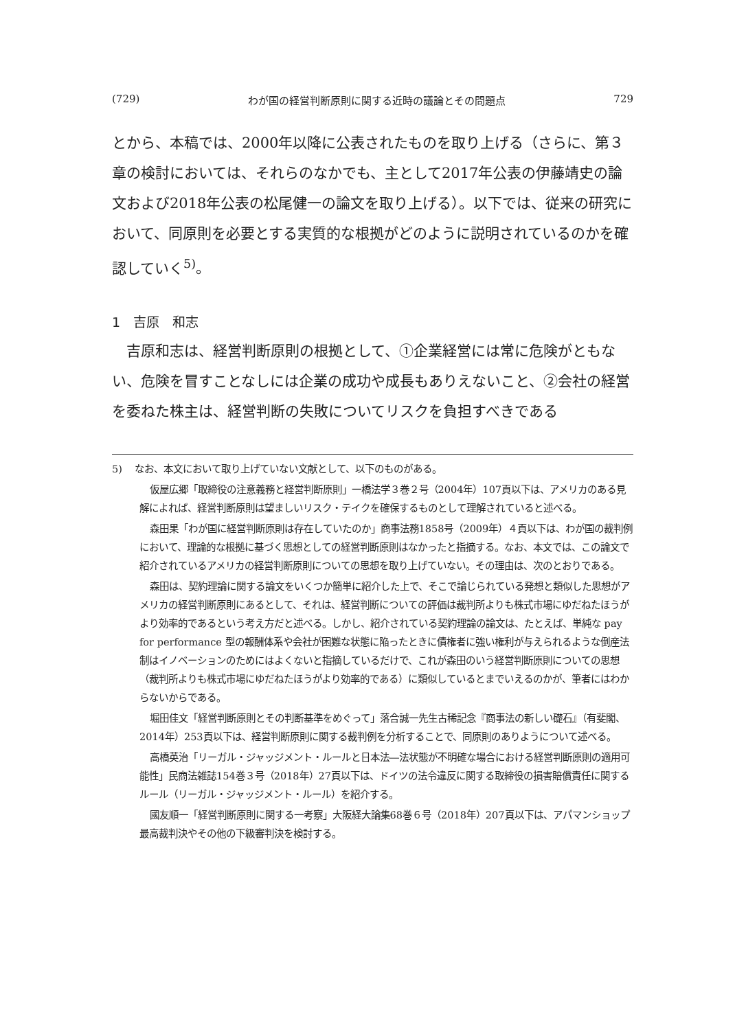(729) わが国の経営判断原則に関する近時の議論とその問題点 729
とから、本稿では、2000年以降に公表されたものを取り上げる（さらに、第３章の検討においては、それらのなかでも、主として2017年公表の伊藤靖史の論文および2018年公表の松尾健一の論文を取り上げる）。以下では、従来の研究において、同原則を必要とする実質的な根拠がどのように説明されているのかを確認していく<sup>5)</sup>。
1　吉原　和志
吉原和志は、経営判断原則の根拠として、①企業経営には常に危険がともない、危険を冒すことなしには企業の成功や成長もありえないこと、②会社の経営を委ねた株主は、経営判断の失敗についてリスクを負担すべきである
5)　 なお、本文において取り上げていない文献として、以下のものがある。
仮屋広郷「取締役の注意義務と経営判断原則」一橋法学３巻２号（2004年）107頁以下は、アメリカのある見解によれば、経営判断原則は望ましいリスク・テイクを確保するものとして理解されていると述べる。
森田果「わが国に経営判断原則は存在していたのか」商事法務1858号（2009年）４頁以下は、わが国の裁判例において、理論的な根拠に基づく思想としての経営判断原則はなかったと指摘する。なお、本文では、この論文で紹介されているアメリカの経営判断原則についての思想を取り上げていない。その理由は、次のとおりである。
森田は、契約理論に関する論文をいくつか簡単に紹介した上で、そこで論じられている発想と類似した思想がアメリカの経営判断原則にあるとして、それは、経営判断についての評価は裁判所よりも株式市場にゆだねたほうがより効率的であるという考え方だと述べる。しかし、紹介されている契約理論の論文は、たとえば、単純な pay for performance 型の報酬体系や会社が困難な状態に陥ったときに債権者に強い権利が与えられるような倒産法制はイノベーションのためにはよくないと指摘しているだけで、これが森田のいう経営判断原則についての思想（裁判所よりも株式市場にゆだねたほうがより効率的である）に類似しているとまでいえるのかが、筆者にはわからないからである。
堀田佳文「経営判断原則とその判断基準をめぐって」落合誠一先生古稀記念『商事法の新しい礎石』（有斐閣、2014年）253頁以下は、経営判断原則に関する裁判例を分析することで、同原則のありようについて述べる。
高橋英治「リーガル・ジャッジメント・ルールと日本法―法状態が不明確な場合における経営判断原則の適用可能性」民商法雑誌154巻３号（2018年）27頁以下は、ドイツの法令違反に関する取締役の損害賠償責任に関するルール（リーガル・ジャッジメント・ルール）を紹介する。
國友順一「経営判断原則に関する一考察」大阪経大論集68巻６号（2018年）207頁以下は、アパマンショップ最高裁判決やその他の下級審判決を検討する。